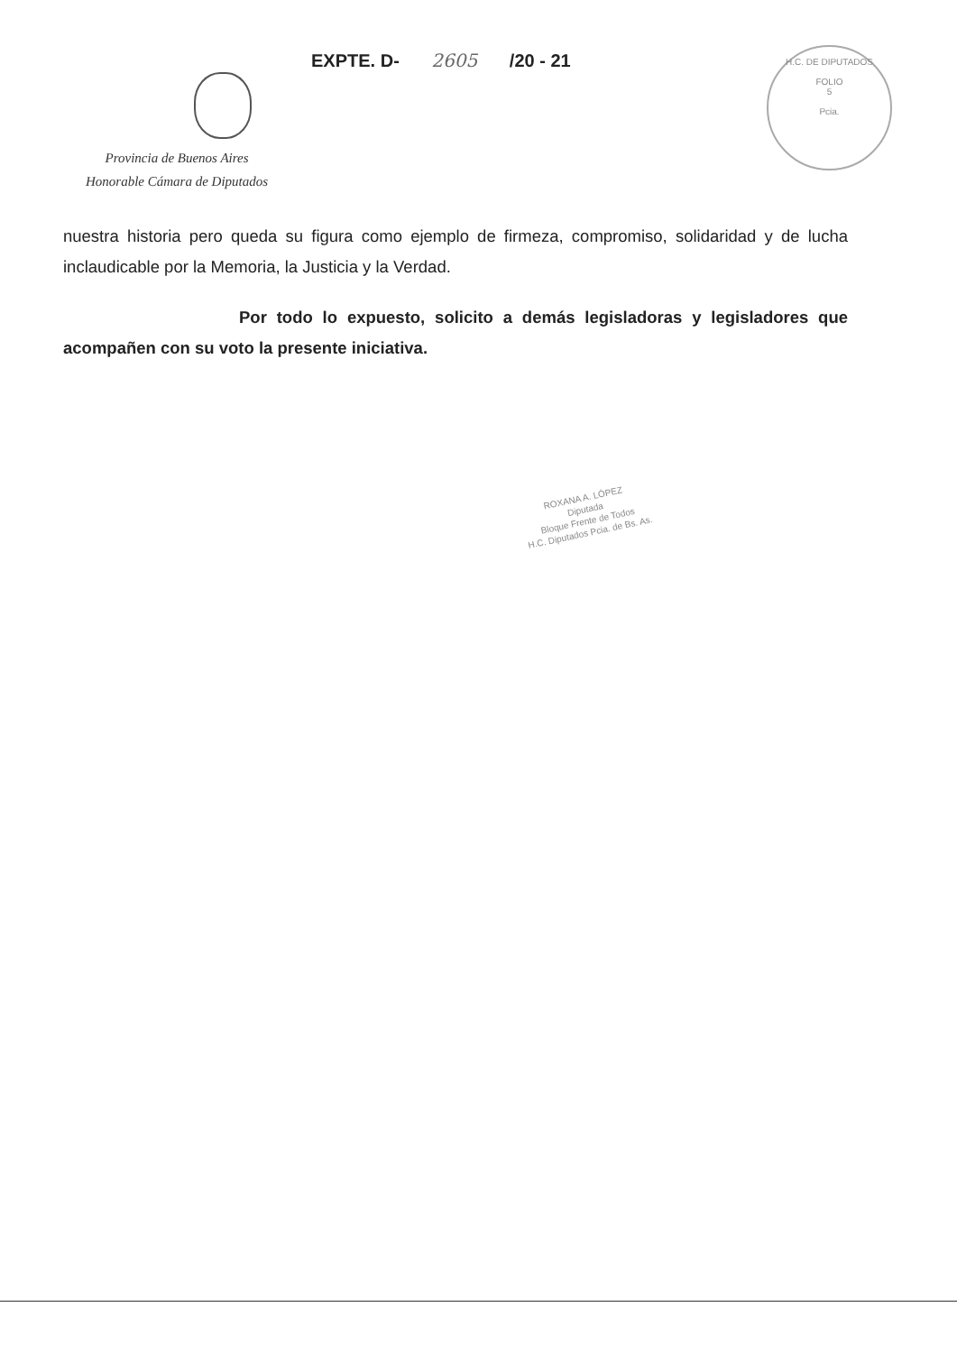EXPTE. D- 2605 /20 - 21
Provincia de Buenos Aires
Honorable Cámara de Diputados
H.C. DE DIPUTADOS
FOLIO
5
Pcia.
nuestra historia pero queda su figura como ejemplo de firmeza, compromiso, solidaridad y de lucha inclaudicable por la Memoria, la Justicia y la Verdad.
Por todo lo expuesto, solicito a demás legisladoras y legisladores que acompañen con su voto la presente iniciativa.
ROXANA A. LÓPEZ
Diputada
Bloque Frente de Todos
H.C. Diputados Pcia. de Bs. As.